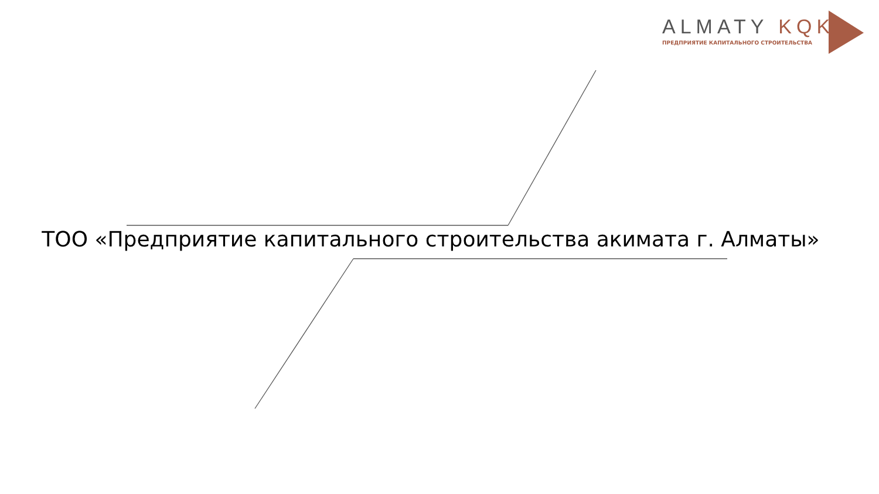ALMATY KQK
ПРЕДПРИЯТИЕ КАПИТАЛЬНОГО СТРОИТЕЛЬСТВА
ТОО «Предприятие капитального строительства акимата г. Алматы»